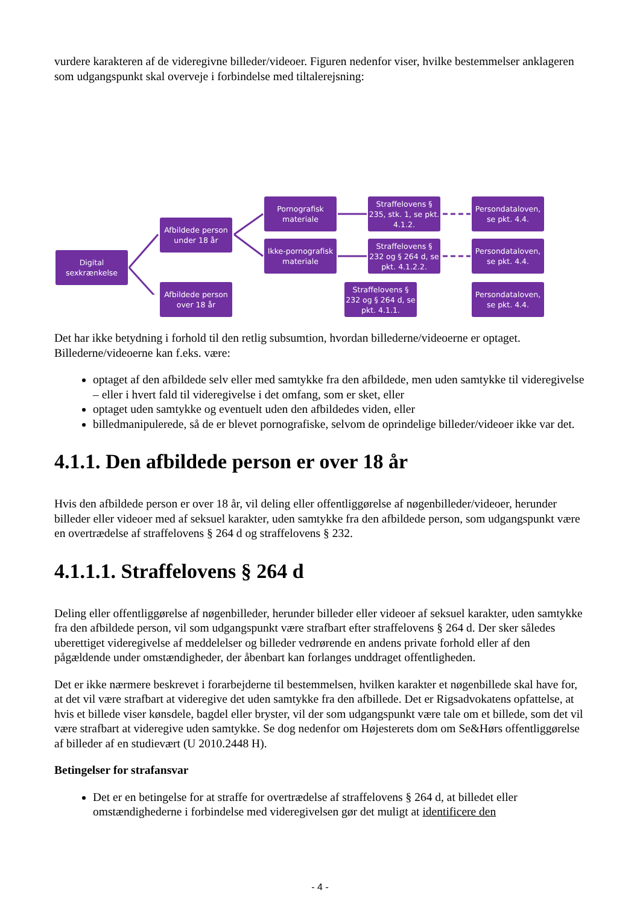vurdere karakteren af de videregivne billeder/videoer. Figuren nedenfor viser, hvilke bestemmelser anklageren som udgangspunkt skal overveje i forbindelse med tiltalerejsning:
Digital sexkrænkelse
Afbildede person under 18 år
Afbildede person over 18 år
Pornografisk materiale
Ikke-pornografisk materiale
Straffelovens § 235, stk. 1, se pkt. 4.1.2.
Straffelovens § 232 og § 264 d, se pkt. 4.1.2.2.
Straffelovens § 232 og § 264 d, se pkt. 4.1.1.
Persondataloven, se pkt. 4.4.
Persondataloven, se pkt. 4.4.
Persondataloven, se pkt. 4.4.
Det har ikke betydning i forhold til den retlig subsumtion, hvordan billederne/videoerne er optaget. Billederne/videoerne kan f.eks. være:
optaget af den afbildede selv eller med samtykke fra den afbildede, men uden samtykke til videregivelse – eller i hvert fald til videregivelse i det omfang, som er sket, eller
optaget uden samtykke og eventuelt uden den afbildedes viden, eller
billedmanipulerede, så de er blevet pornografiske, selvom de oprindelige billeder/videoer ikke var det.
4.1.1. Den afbildede person er over 18 år
Hvis den afbildede person er over 18 år, vil deling eller offentliggørelse af nøgenbilleder/videoer, herunder billeder eller videoer med af seksuel karakter, uden samtykke fra den afbildede person, som udgangspunkt være en overtrædelse af straffelovens § 264 d og straffelovens § 232.
4.1.1.1. Straffelovens § 264 d
Deling eller offentliggørelse af nøgenbilleder, herunder billeder eller videoer af seksuel karakter, uden samtykke fra den afbildede person, vil som udgangspunkt være strafbart efter straffelovens § 264 d. Der sker således uberettiget videregivelse af meddelelser og billeder vedrørende en andens private forhold eller af den pågældende under omstændigheder, der åbenbart kan forlanges unddraget offentligheden.
Det er ikke nærmere beskrevet i forarbejderne til bestemmelsen, hvilken karakter et nøgenbillede skal have for, at det vil være strafbart at videregive det uden samtykke fra den afbillede. Det er Rigsadvokatens opfattelse, at hvis et billede viser kønsdele, bagdel eller bryster, vil der som udgangspunkt være tale om et billede, som det vil være strafbart at videregive uden samtykke. Se dog nedenfor om Højesterets dom om Se&Hørs offentliggørelse af billeder af en studievært (U 2010.2448 H).
Betingelser for strafansvar
Det er en betingelse for at straffe for overtrædelse af straffelovens § 264 d, at billedet eller omstændighederne i forbindelse med videregivelsen gør det muligt at identificere den
- 4 -